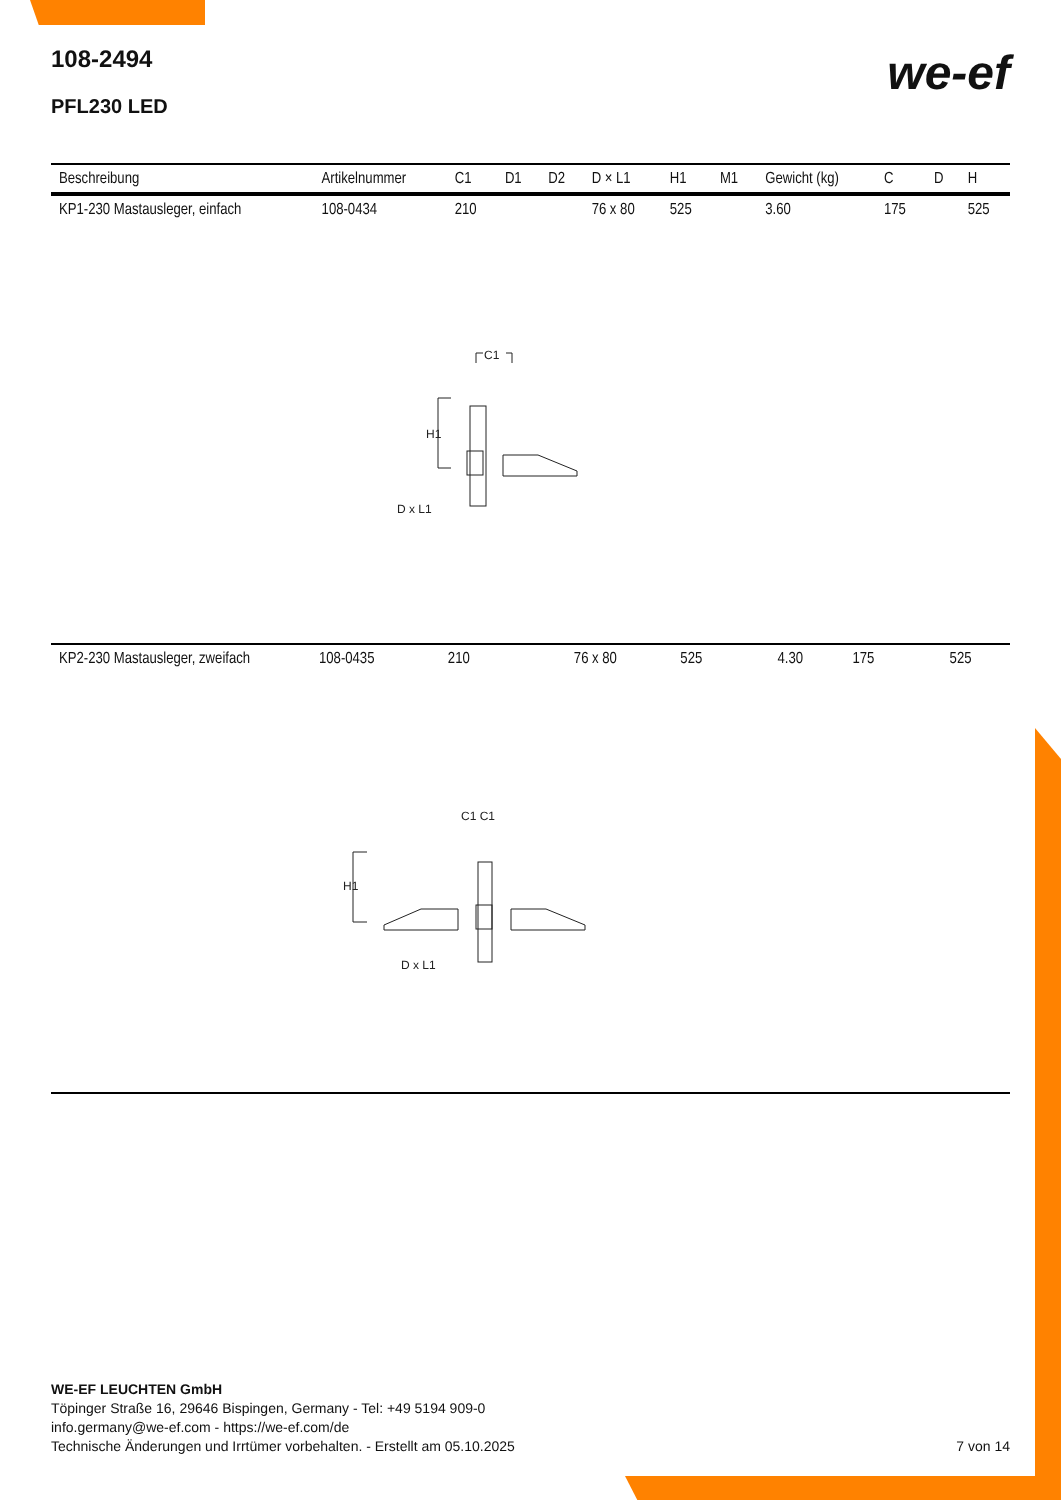108-2494
PFL230 LED
we-ef
| Beschreibung | Artikelnummer | C1 | D1 | D2 | D × L1 | H1 | M1 | Gewicht (kg) | C | D | H |
| --- | --- | --- | --- | --- | --- | --- | --- | --- | --- | --- | --- |
| KP1-230 Mastausleger, einfach | 108-0434 | 210 | | | 76 x 80 | 525 | | 3.60 | 175 | | 525 |
H1
C1
D x L1
| KP2-230 Mastausleger, zweifach | 108-0435 | 210 | | | 76 x 80 | 525 | | 4.30 | 175 | | 525 |
H1
C1 C1
D x L1
WE-EF LEUCHTEN GmbH
Töpinger Straße 16, 29646 Bispingen, Germany - Tel: +49 5194 909-0
info.germany@we-ef.com - https://we-ef.com/de
Technische Änderungen und Irrtümer vorbehalten. - Erstellt am 05.10.2025 7 von 14